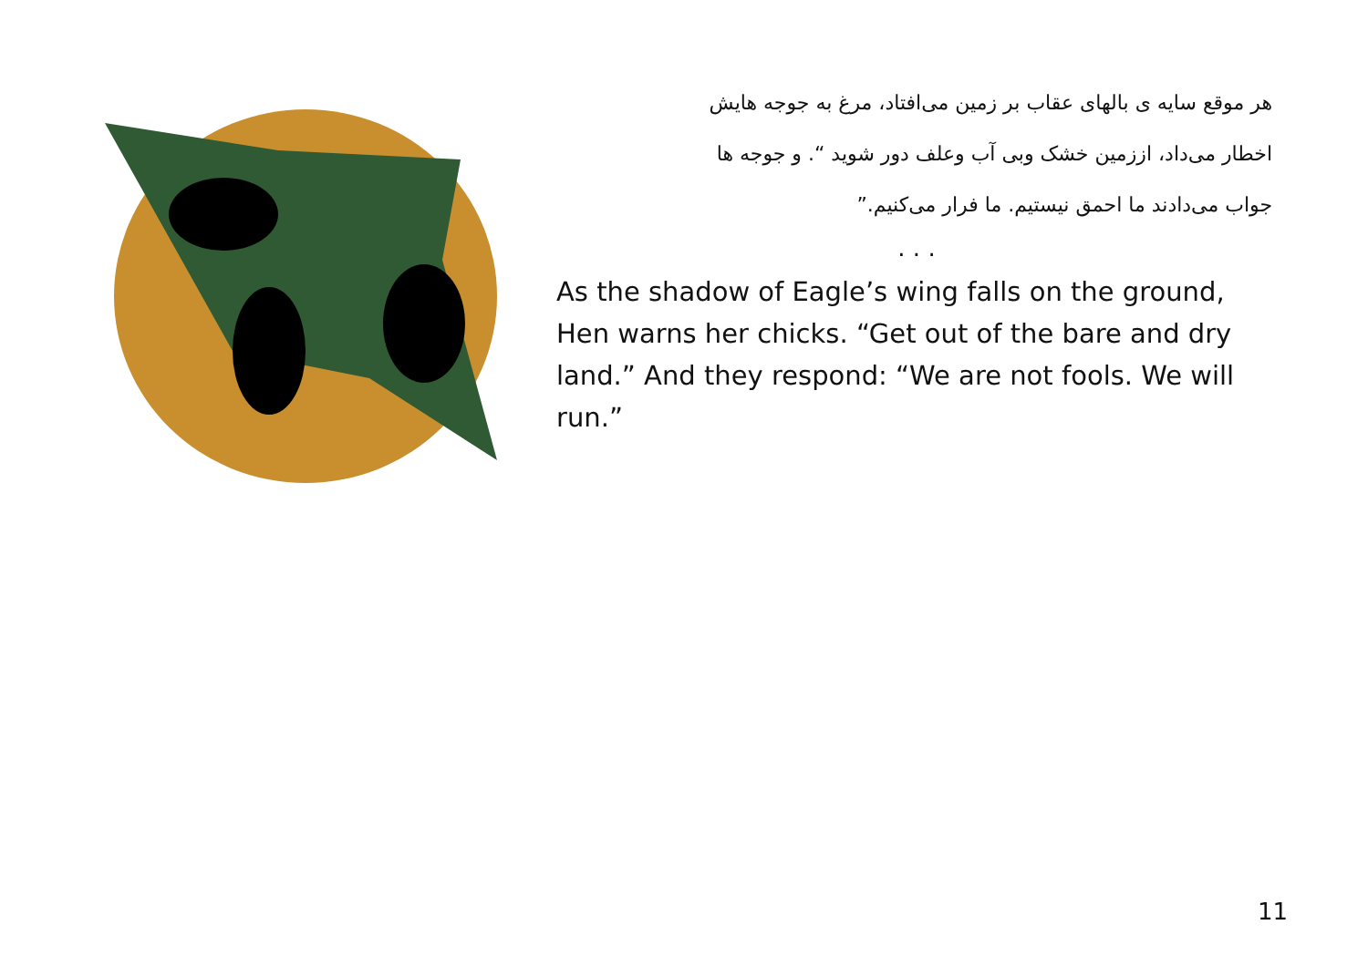هر موقع سایه ی بالهای عقاب بر زمین می‌افتاد، مرغ به جوجه هایش
اخطار می‌داد، اززمین خشک وبی آب وعلف دور شوید “. و جوجه ها
جواب می‌دادند ما احمق نیستیم. ما فرار می‌کنیم.”
. . .
As the shadow of Eagle’s wing falls on the ground, Hen warns her chicks. “Get out of the bare and dry land.” And they respond: “We are not fools. We will run.”
11